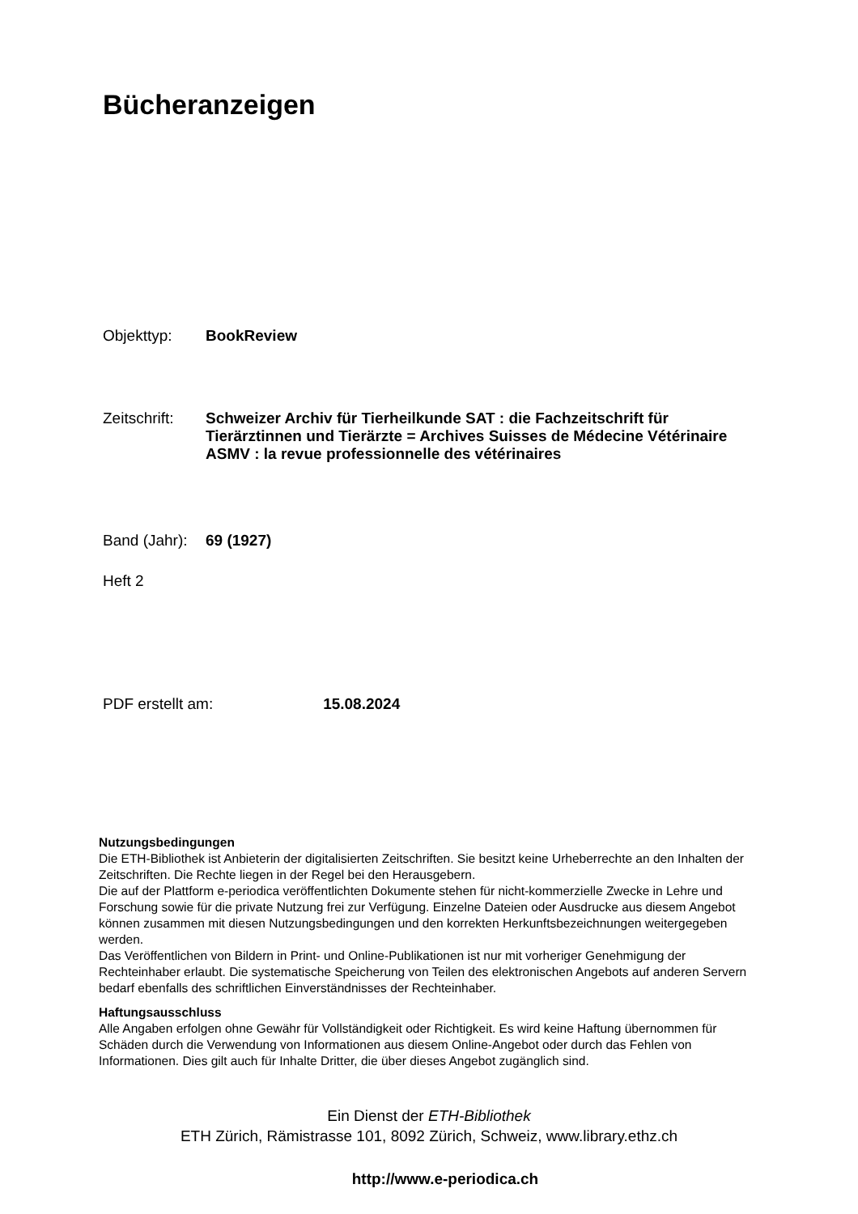Bücheranzeigen
Objekttyp: BookReview
Zeitschrift:
Schweizer Archiv für Tierheilkunde SAT : die Fachzeitschrift für Tierärztinnen und Tierärzte = Archives Suisses de Médecine Vétérinaire ASMV : la revue professionnelle des vétérinaires
Band (Jahr):
69 (1927)
Heft 2
PDF erstellt am: 15.08.2024
Nutzungsbedingungen
Die ETH-Bibliothek ist Anbieterin der digitalisierten Zeitschriften. Sie besitzt keine Urheberrechte an den Inhalten der Zeitschriften. Die Rechte liegen in der Regel bei den Herausgebern.
Die auf der Plattform e-periodica veröffentlichten Dokumente stehen für nicht-kommerzielle Zwecke in Lehre und Forschung sowie für die private Nutzung frei zur Verfügung. Einzelne Dateien oder Ausdrucke aus diesem Angebot können zusammen mit diesen Nutzungsbedingungen und den korrekten Herkunftsbezeichnungen weitergegeben werden.
Das Veröffentlichen von Bildern in Print- und Online-Publikationen ist nur mit vorheriger Genehmigung der Rechteinhaber erlaubt. Die systematische Speicherung von Teilen des elektronischen Angebots auf anderen Servern bedarf ebenfalls des schriftlichen Einverständnisses der Rechteinhaber.
Haftungsausschluss
Alle Angaben erfolgen ohne Gewähr für Vollständigkeit oder Richtigkeit. Es wird keine Haftung übernommen für Schäden durch die Verwendung von Informationen aus diesem Online-Angebot oder durch das Fehlen von Informationen. Dies gilt auch für Inhalte Dritter, die über dieses Angebot zugänglich sind.
Ein Dienst der ETH-Bibliothek
ETH Zürich, Rämistrasse 101, 8092 Zürich, Schweiz, www.library.ethz.ch
http://www.e-periodica.ch